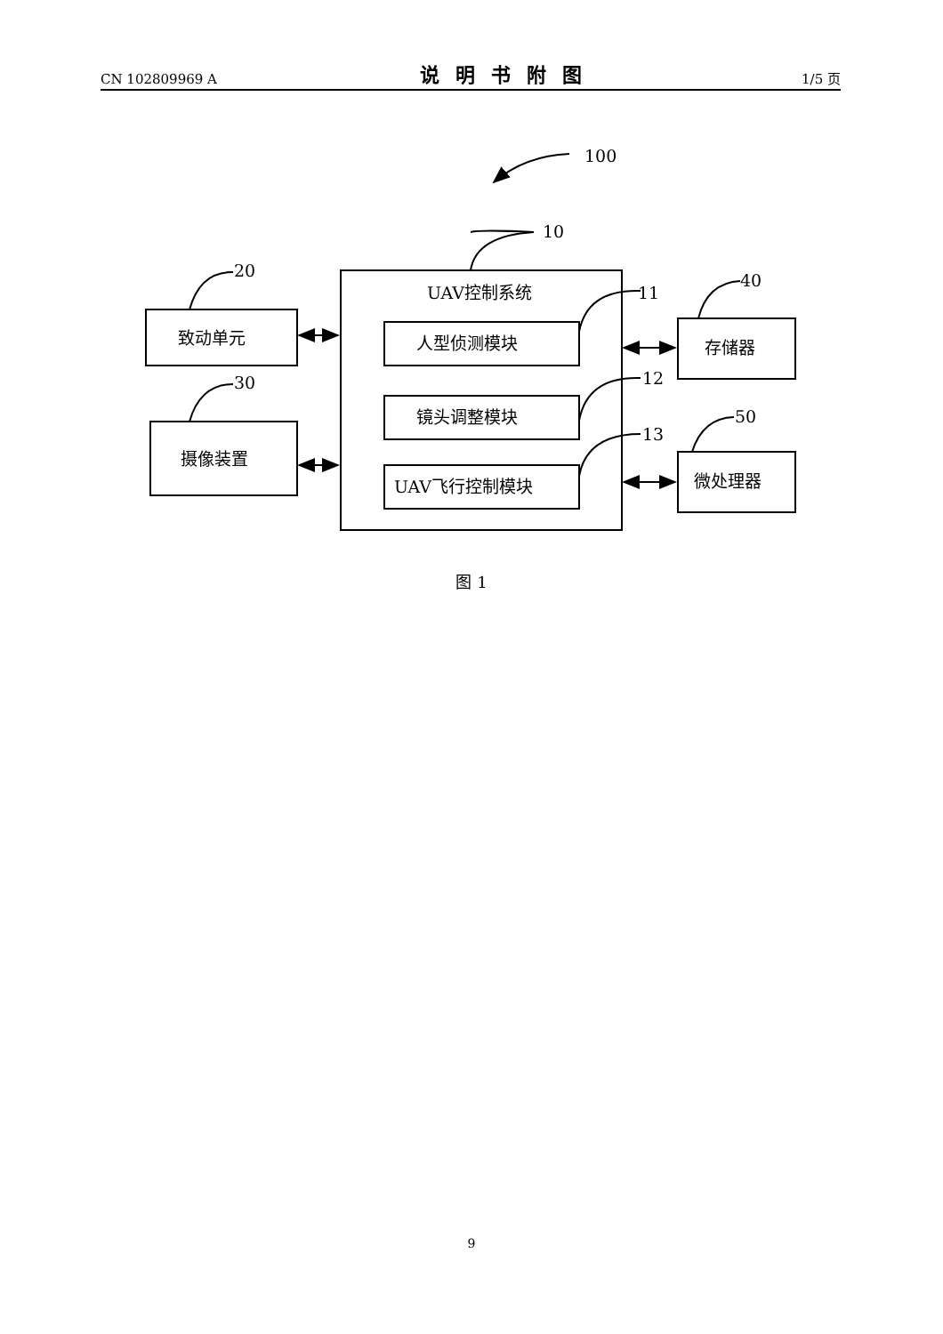CN 102809969 A 说明书附图 1/5 页
100
10
20
30
40
50
11
12
13
UAV控制系统
致动单元
摄像装置
人型侦测模块
镜头调整模块
UAV飞行控制模块
存储器
微处理器
图 1
9